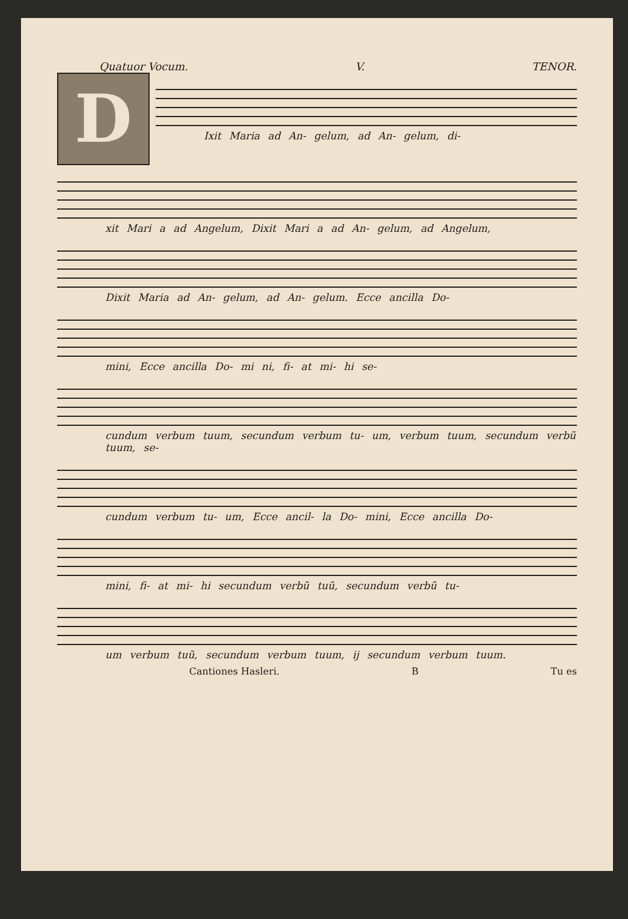Quatuor Vocum. V. TENOR.
D
Ixit Maria ad An- gelum, ad An- gelum, di-
xit Mari a ad Angelum, Dixit Mari a ad An- gelum, ad Angelum,
Dixit Maria ad An- gelum, ad An- gelum. Ecce ancilla Do-
mini, Ecce ancilla Do- mi ni, fi- at mi- hi se-
cundum verbum tuum, secundum verbum tu- um, verbum tuum, secundum verbũ tuum, se-
cundum verbum tu- um, Ecce ancil- la Do- mini, Ecce ancilla Do-
mini, fi- at mi- hi secundum verbũ tuũ, secundum verbũ tu-
um verbum tuũ, secundum verbum tuum, ij secundum verbum tuum.
Cantiones Hasleri. B Tu es